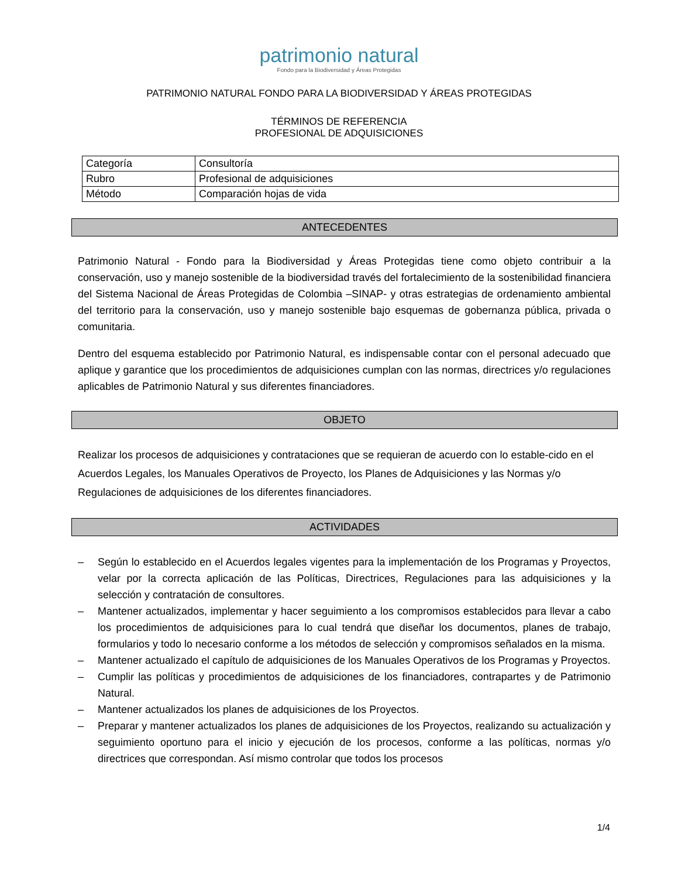patrimonio natural
Fondo para la Biodiversidad y Áreas Protegidas
PATRIMONIO NATURAL FONDO PARA LA BIODIVERSIDAD Y ÁREAS PROTEGIDAS
TÉRMINOS DE REFERENCIA
PROFESIONAL DE ADQUISICIONES
| Categoría | Consultoría |
| Rubro | Profesional de adquisiciones |
| Método | Comparación hojas de vida |
ANTECEDENTES
Patrimonio Natural - Fondo para la Biodiversidad y Áreas Protegidas tiene como objeto contribuir a la conservación, uso y manejo sostenible de la biodiversidad través del fortalecimiento de la sostenibilidad financiera del Sistema Nacional de Áreas Protegidas de Colombia –SINAP- y otras estrategias de ordenamiento ambiental del territorio para la conservación, uso y manejo sostenible bajo esquemas de gobernanza pública, privada o comunitaria.
Dentro del esquema establecido por Patrimonio Natural, es indispensable contar con el personal adecuado que aplique y garantice que los procedimientos de adquisiciones cumplan con las normas, directrices y/o regulaciones aplicables de Patrimonio Natural y sus diferentes financiadores.
OBJETO
Realizar los procesos de adquisiciones y contrataciones que se requieran de acuerdo con lo estable-cido en el Acuerdos Legales, los Manuales Operativos de Proyecto, los Planes de Adquisiciones y las Normas y/o Regulaciones de adquisiciones de los diferentes financiadores.
ACTIVIDADES
– Según lo establecido en el Acuerdos legales vigentes para la implementación de los Programas y Proyectos, velar por la correcta aplicación de las Políticas, Directrices, Regulaciones para las adquisiciones y la selección y contratación de consultores.
– Mantener actualizados, implementar y hacer seguimiento a los compromisos establecidos para llevar a cabo los procedimientos de adquisiciones para lo cual tendrá que diseñar los documentos, planes de trabajo, formularios y todo lo necesario conforme a los métodos de selección y compromisos señalados en la misma.
– Mantener actualizado el capítulo de adquisiciones de los Manuales Operativos de los Programas y Proyectos.
– Cumplir las políticas y procedimientos de adquisiciones de los financiadores, contrapartes y de Patrimonio Natural.
– Mantener actualizados los planes de adquisiciones de los Proyectos.
– Preparar y mantener actualizados los planes de adquisiciones de los Proyectos, realizando su actualización y seguimiento oportuno para el inicio y ejecución de los procesos, conforme a las políticas, normas y/o directrices que correspondan. Así mismo controlar que todos los procesos
1/4